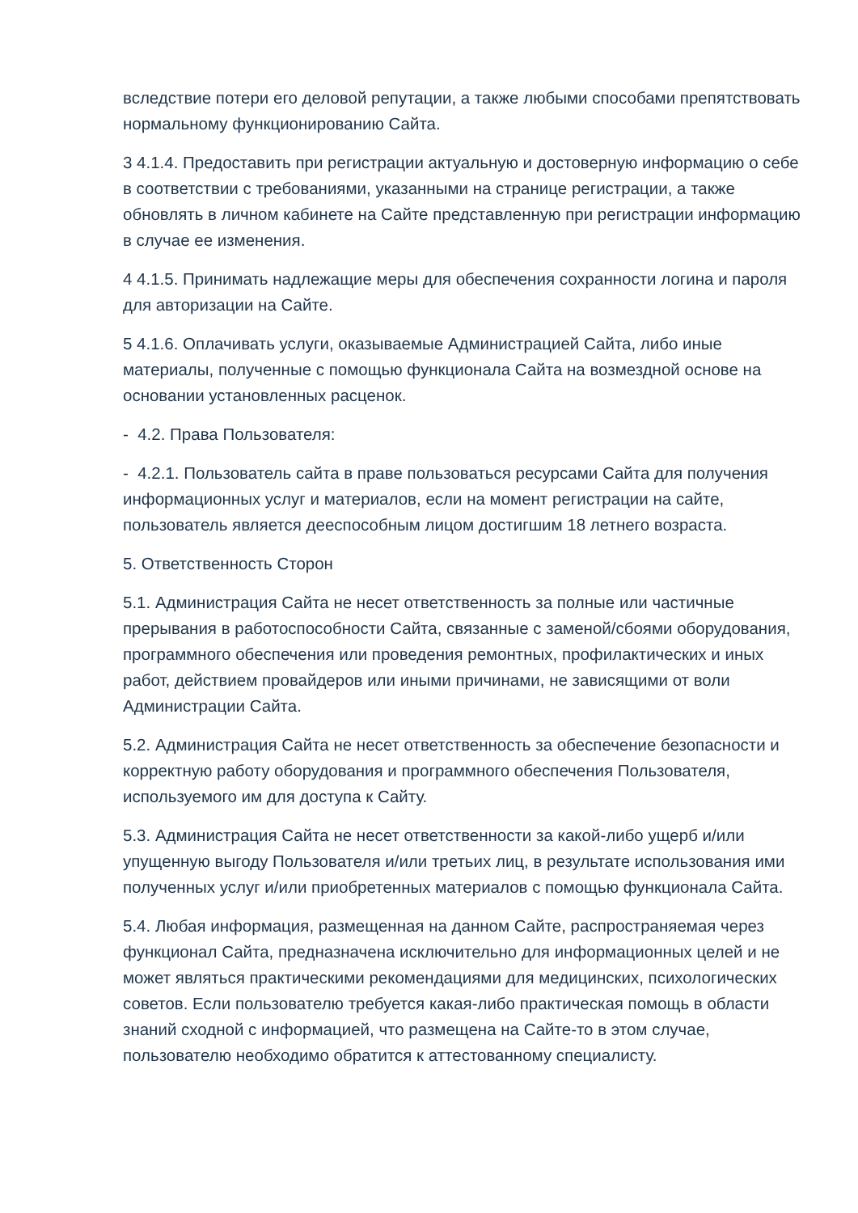вследствие потери его деловой репутации, а также любыми способами препятствовать нормальному функционированию Сайта.
3 4.1.4. Предоставить при регистрации актуальную и достоверную информацию о себе в соответствии с требованиями, указанными на странице регистрации, а также обновлять в личном кабинете на Сайте представленную при регистрации информацию в случае ее изменения.
4 4.1.5. Принимать надлежащие меры для обеспечения сохранности логина и пароля для авторизации на Сайте.
5 4.1.6. Оплачивать услуги, оказываемые Администрацией Сайта, либо иные материалы, полученные с помощью функционала Сайта на возмездной основе на основании установленных расценок.
- 4.2. Права Пользователя:
- 4.2.1. Пользователь сайта в праве пользоваться ресурсами Сайта для получения информационных услуг и материалов, если на момент регистрации на сайте, пользователь является дееспособным лицом достигшим 18 летнего возраста.
5. Ответственность Сторон
5.1. Администрация Сайта не несет ответственность за полные или частичные прерывания в работоспособности Сайта, связанные с заменой/сбоями оборудования, программного обеспечения или проведения ремонтных, профилактических и иных работ, действием провайдеров или иными причинами, не зависящими от воли Администрации Сайта.
5.2. Администрация Сайта не несет ответственность за обеспечение безопасности и корректную работу оборудования и программного обеспечения Пользователя, используемого им для доступа к Сайту.
5.3. Администрация Сайта не несет ответственности за какой-либо ущерб и/или упущенную выгоду Пользователя и/или третьих лиц, в результате использования ими полученных услуг и/или приобретенных материалов с помощью функционала Сайта.
5.4. Любая информация, размещенная на данном Сайте, распространяемая через функционал Сайта, предназначена исключительно для информационных целей и не может являться практическими рекомендациями для медицинских, психологических советов. Если пользователю требуется какая-либо практическая помощь в области знаний сходной с информацией, что размещена на Сайте-то в этом случае, пользователю необходимо обратится к аттестованному специалисту.